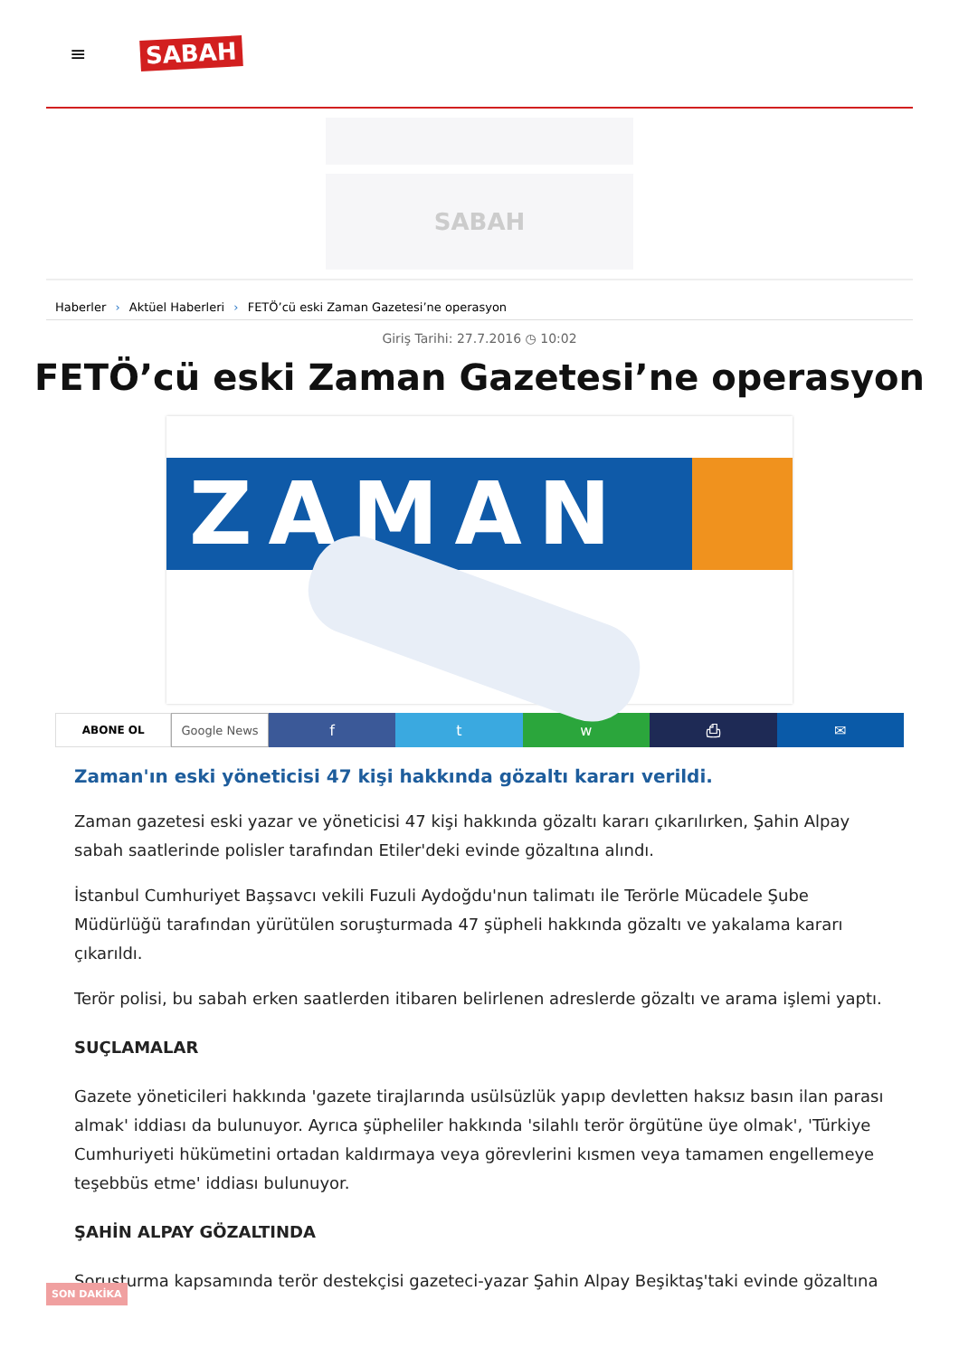≡ SABAH
SABAH
Haberler › Aktüel Haberleri › FETÖ’cü eski Zaman Gazetesi’ne operasyon
Giriş Tarihi: 27.7.2016 ◷ 10:02
FETÖ’cü eski Zaman Gazetesi’ne operasyon
ZAMAN
ABONE OL Google News
f t w ⎙ ✉
Zaman'ın eski yöneticisi 47 kişi hakkında gözaltı kararı verildi.
Zaman gazetesi eski yazar ve yöneticisi 47 kişi hakkında gözaltı kararı çıkarılırken, Şahin Alpay sabah saatlerinde polisler tarafından Etiler'deki evinde gözaltına alındı.
İstanbul Cumhuriyet Başsavcı vekili Fuzuli Aydoğdu'nun talimatı ile Terörle Mücadele Şube Müdürlüğü tarafından yürütülen soruşturmada 47 şüpheli hakkında gözaltı ve yakalama kararı çıkarıldı.
Terör polisi, bu sabah erken saatlerden itibaren belirlenen adreslerde gözaltı ve arama işlemi yaptı.
SUÇLAMALAR
Gazete yöneticileri hakkında 'gazete tirajlarında usülsüzlük yapıp devletten haksız basın ilan parası almak' iddiası da bulunuyor. Ayrıca şüpheliler hakkında 'silahlı terör örgütüne üye olmak', 'Türkiye Cumhuriyeti hükümetini ortadan kaldırmaya veya görevlerini kısmen veya tamamen engellemeye teşebbüs etme' iddiası bulunuyor.
ŞAHİN ALPAY GÖZALTINDA
Soruşturma kapsamında terör destekçisi gazeteci-yazar Şahin Alpay Beşiktaş'taki evinde gözaltına
SON DAKİKA